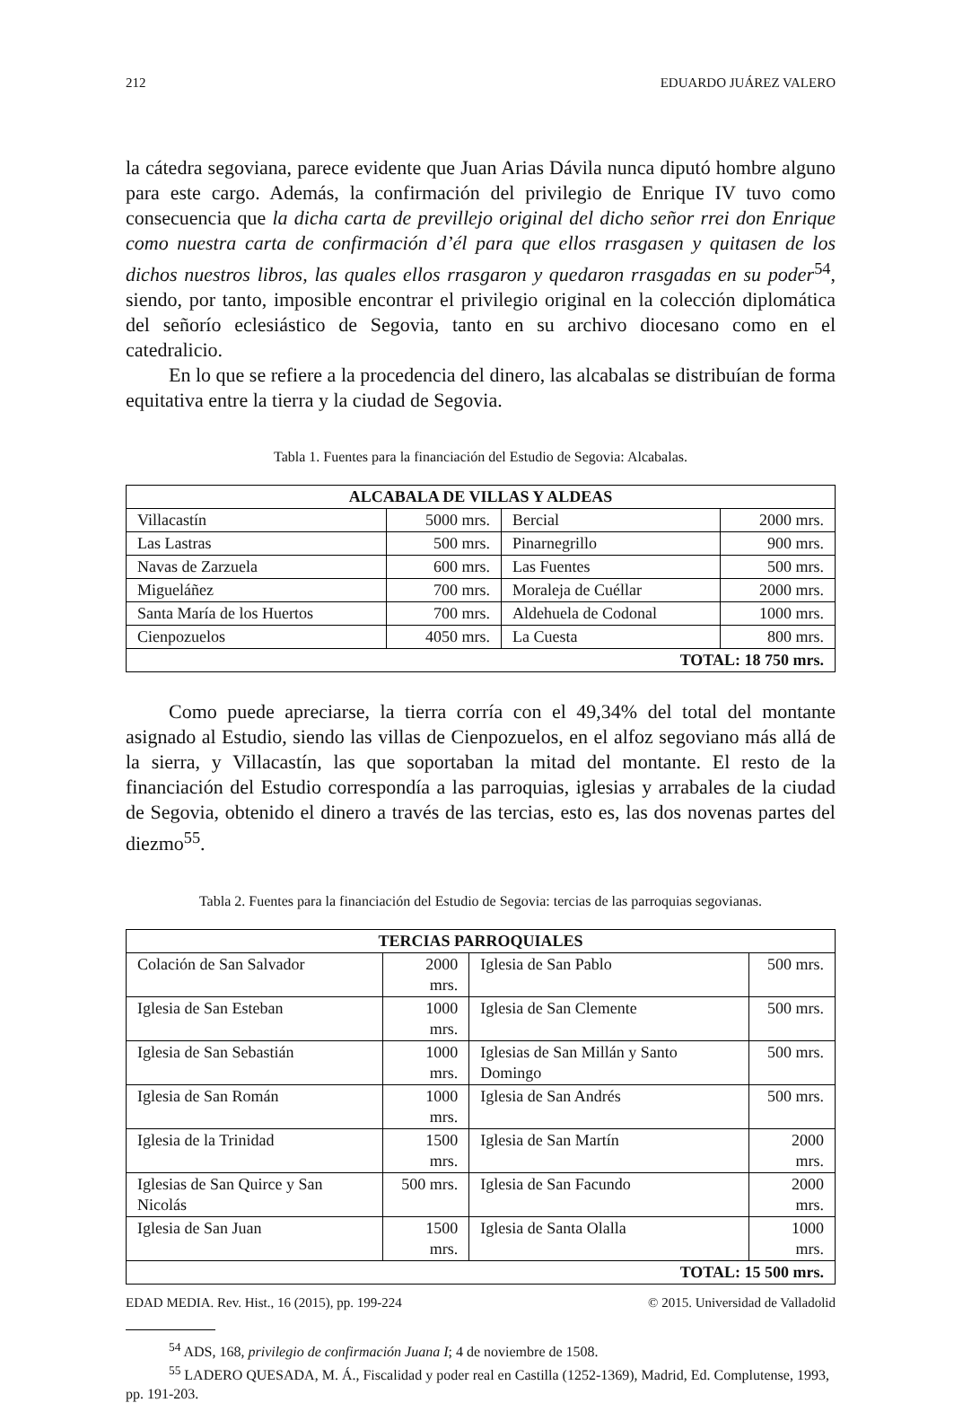212 EDUARDO JUÁREZ VALERO
la cátedra segoviana, parece evidente que Juan Arias Dávila nunca diputó hombre alguno para este cargo. Además, la confirmación del privilegio de Enrique IV tuvo como consecuencia que la dicha carta de previllejo original del dicho señor rrei don Enrique como nuestra carta de confirmación d’él para que ellos rrasgasen y quitasen de los dichos nuestros libros, las quales ellos rrasgaron y quedaron rrasgadas en su poder<sup>54</sup>, siendo, por tanto, imposible encontrar el privilegio original en la colección diplomática del señorío eclesiástico de Segovia, tanto en su archivo diocesano como en el catedralicio.
En lo que se refiere a la procedencia del dinero, las alcabalas se distribuían de forma equitativa entre la tierra y la ciudad de Segovia.
Tabla 1. Fuentes para la financiación del Estudio de Segovia: Alcabalas.
| ALCABALA DE VILLAS Y ALDEAS | | | |
| --- | --- | --- | --- |
| Villacastín | 5000 mrs. | Bercial | 2000 mrs. |
| Las Lastras | 500 mrs. | Pinarnegrillo | 900 mrs. |
| Navas de Zarzuela | 600 mrs. | Las Fuentes | 500 mrs. |
| Migueláñez | 700 mrs. | Moraleja de Cuéllar | 2000 mrs. |
| Santa María de los Huertos | 700 mrs. | Aldehuela de Codonal | 1000 mrs. |
| Cienpozuelos | 4050 mrs. | La Cuesta | 800 mrs. |
| TOTAL: 18 750 mrs. | | | |
Como puede apreciarse, la tierra corría con el 49,34% del total del montante asignado al Estudio, siendo las villas de Cienpozuelos, en el alfoz segoviano más allá de la sierra, y Villacastín, las que soportaban la mitad del montante. El resto de la financiación del Estudio correspondía a las parroquias, iglesias y arrabales de la ciudad de Segovia, obtenido el dinero a través de las tercias, esto es, las dos novenas partes del diezmo<sup>55</sup>.
Tabla 2. Fuentes para la financiación del Estudio de Segovia: tercias de las parroquias segovianas.
| TERCIAS PARROQUIALES | | | |
| --- | --- | --- | --- |
| Colación de San Salvador | 2000 mrs. | Iglesia de San Pablo | 500 mrs. |
| Iglesia de San Esteban | 1000 mrs. | Iglesia de San Clemente | 500 mrs. |
| Iglesia de San Sebastián | 1000 mrs. | Iglesias de San Millán y Santo Domingo | 500 mrs. |
| Iglesia de San Román | 1000 mrs. | Iglesia de San Andrés | 500 mrs. |
| Iglesia de la Trinidad | 1500 mrs. | Iglesia de San Martín | 2000 mrs. |
| Iglesias de San Quirce y San Nicolás | 500 mrs. | Iglesia de San Facundo | 2000 mrs. |
| Iglesia de San Juan | 1500 mrs. | Iglesia de Santa Olalla | 1000 mrs. |
| TOTAL: 15 500 mrs. | | | |
<sup>54</sup> ADS, 168, privilegio de confirmación Juana I; 4 de noviembre de 1508.
<sup>55</sup> LADERO QUESADA, M. Á., Fiscalidad y poder real en Castilla (1252-1369), Madrid, Ed. Complutense, 1993, pp. 191-203.
EDAD MEDIA. Rev. Hist., 16 (2015), pp. 199-224 © 2015. Universidad de Valladolid